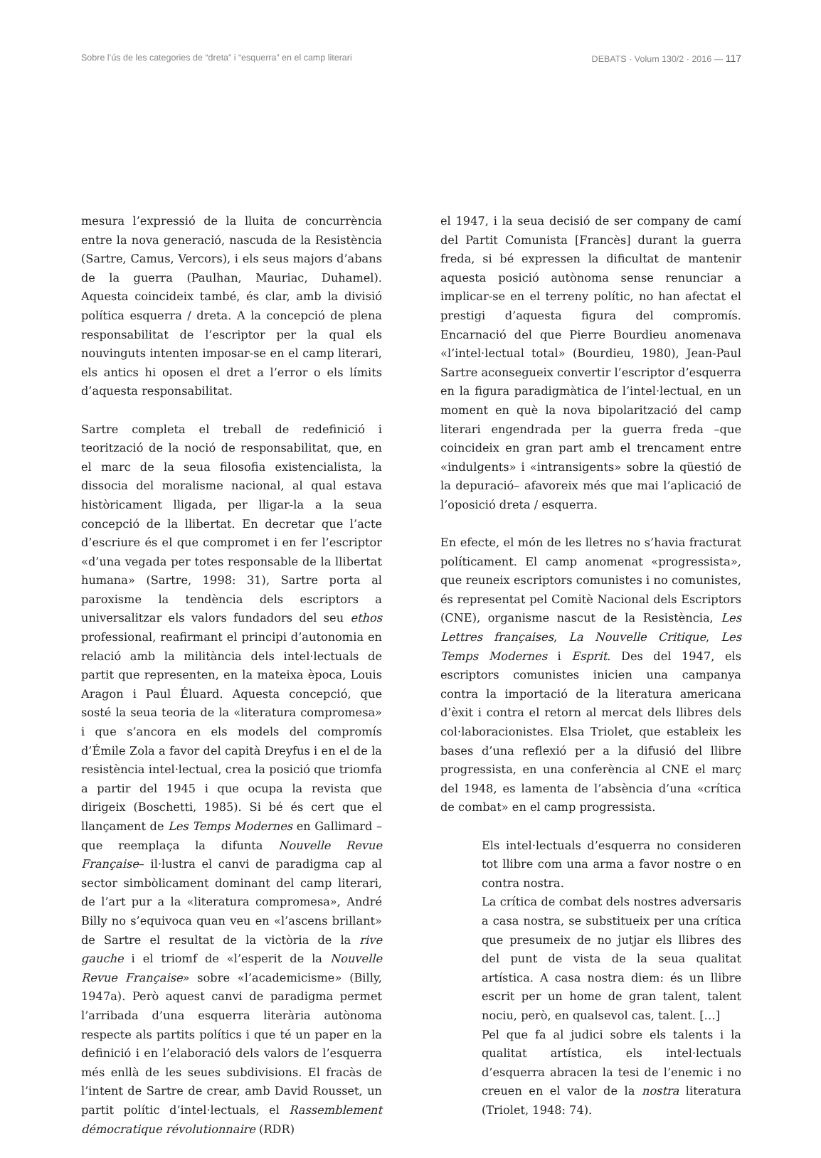Sobre l’ús de les categories de “dreta” i “esquerra” en el camp literari DEBATS · Volum 130/2 · 2016 — 117
mesura l’expressió de la lluita de concurrència entre la nova generació, nascuda de la Resistència (Sartre, Camus, Vercors), i els seus majors d’abans de la guerra (Paulhan, Mauriac, Duhamel). Aquesta coincideix també, és clar, amb la divisió política esquerra / dreta. A la concepció de plena responsabilitat de l’escriptor per la qual els nouvinguts intenten imposar-se en el camp literari, els antics hi oposen el dret a l’error o els límits d’aquesta responsabilitat.
Sartre completa el treball de redefinició i teorització de la noció de responsabilitat, que, en el marc de la seua filosofia existencialista, la dissocia del moralisme nacional, al qual estava històricament lligada, per lligar-la a la seua concepció de la llibertat. En decretar que l’acte d’escriure és el que compromet i en fer l’escriptor «d’una vegada per totes responsable de la llibertat humana» (Sartre, 1998: 31), Sartre porta al paroxisme la tendència dels escriptors a universalitzar els valors fundadors del seu ethos professional, reafirmant el principi d’autonomia en relació amb la militància dels intel·lectuals de partit que representen, en la mateixa època, Louis Aragon i Paul Éluard. Aquesta concepció, que sosté la seua teoria de la «literatura compromesa» i que s’ancora en els models del compromís d’Émile Zola a favor del capità Dreyfus i en el de la resistència intel·lectual, crea la posició que triomfa a partir del 1945 i que ocupa la revista que dirigeix (Boschetti, 1985). Si bé és cert que el llançament de Les Temps Modernes en Gallimard –que reemplaça la difunta Nouvelle Revue Française– il·lustra el canvi de paradigma cap al sector simbòlicament dominant del camp literari, de l’art pur a la «literatura compromesa», André Billy no s’equivoca quan veu en «l’ascens brillant» de Sartre el resultat de la victòria de la rive gauche i el triomf de «l’esperit de la Nouvelle Revue Française» sobre «l’academicisme» (Billy, 1947a). Però aquest canvi de paradigma permet l’arribada d’una esquerra literària autònoma respecte als partits polítics i que té un paper en la definició i en l’elaboració dels valors de l’esquerra més enllà de les seues subdivisions. El fracàs de l’intent de Sartre de crear, amb David Rousset, un partit polític d’intel·lectuals, el Rassemblement démocratique révolutionnaire (RDR)
el 1947, i la seua decisió de ser company de camí del Partit Comunista [Francès] durant la guerra freda, si bé expressen la dificultat de mantenir aquesta posició autònoma sense renunciar a implicar-se en el terreny polític, no han afectat el prestigi d’aquesta figura del compromís. Encarnació del que Pierre Bourdieu anomenava «l’intel·lectual total» (Bourdieu, 1980), Jean-Paul Sartre aconsegueix convertir l’escriptor d’esquerra en la figura paradigmàtica de l’intel·lectual, en un moment en què la nova bipolarització del camp literari engendrada per la guerra freda –que coincideix en gran part amb el trencament entre «indulgents» i «intransigents» sobre la qüestió de la depuració– afavoreix més que mai l’aplicació de l’oposició dreta / esquerra.
En efecte, el món de les lletres no s’havia fracturat políticament. El camp anomenat «progressista», que reuneix escriptors comunistes i no comunistes, és representat pel Comitè Nacional dels Escriptors (CNE), organisme nascut de la Resistència, Les Lettres françaises, La Nouvelle Critique, Les Temps Modernes i Esprit. Des del 1947, els escriptors comunistes inicien una campanya contra la importació de la literatura americana d’èxit i contra el retorn al mercat dels llibres dels col·laboracionistes. Elsa Triolet, que estableix les bases d’una reflexió per a la difusió del llibre progressista, en una conferència al CNE el març del 1948, es lamenta de l’absència d’una «crítica de combat» en el camp progressista.
Els intel·lectuals d’esquerra no consideren tot llibre com una arma a favor nostre o en contra nostra.
La crítica de combat dels nostres adversaris a casa nostra, se substitueix per una crítica que presumeix de no jutjar els llibres des del punt de vista de la seua qualitat artística. A casa nostra diem: és un llibre escrit per un home de gran talent, talent nociu, però, en qualsevol cas, talent. […]
Pel que fa al judici sobre els talents i la qualitat artística, els intel·lectuals d’esquerra abracen la tesi de l’enemic i no creuen en el valor de la nostra literatura (Triolet, 1948: 74).